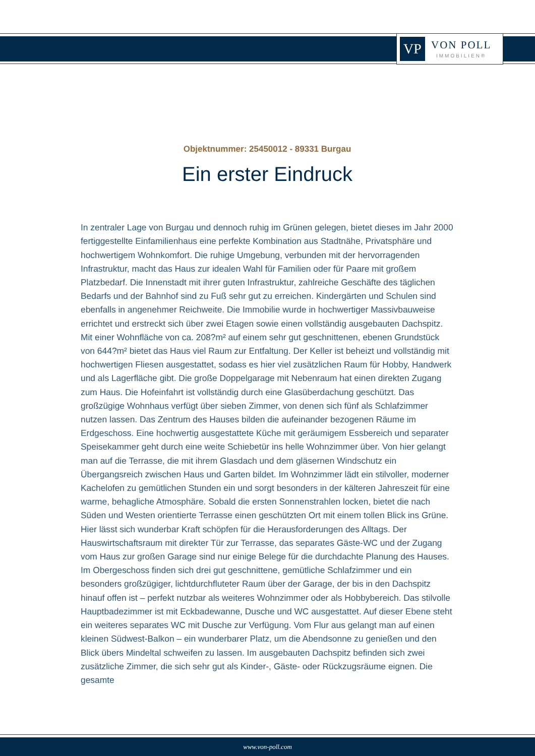VP
VON POLL
IMMOBILIEN®
Objektnummer: 25450012 - 89331 Burgau
Ein erster Eindruck
In zentraler Lage von Burgau und dennoch ruhig im Grünen gelegen, bietet dieses im Jahr 2000 fertiggestellte Einfamilienhaus eine perfekte Kombination aus Stadtnähe, Privatsphäre und hochwertigem Wohnkomfort. Die ruhige Umgebung, verbunden mit der hervorragenden Infrastruktur, macht das Haus zur idealen Wahl für Familien oder für Paare mit großem Platzbedarf. Die Innenstadt mit ihrer guten Infrastruktur, zahlreiche Geschäfte des täglichen Bedarfs und der Bahnhof sind zu Fuß sehr gut zu erreichen. Kindergärten und Schulen sind ebenfalls in angenehmer Reichweite. Die Immobilie wurde in hochwertiger Massivbauweise errichtet und erstreckt sich über zwei Etagen sowie einen vollständig ausgebauten Dachspitz. Mit einer Wohnfläche von ca. 208?m² auf einem sehr gut geschnittenen, ebenen Grundstück von 644?m² bietet das Haus viel Raum zur Entfaltung. Der Keller ist beheizt und vollständig mit hochwertigen Fliesen ausgestattet, sodass es hier viel zusätzlichen Raum für Hobby, Handwerk und als Lagerfläche gibt. Die große Doppelgarage mit Nebenraum hat einen direkten Zugang zum Haus. Die Hofeinfahrt ist vollständig durch eine Glasüberdachung geschützt. Das großzügige Wohnhaus verfügt über sieben Zimmer, von denen sich fünf als Schlafzimmer nutzen lassen. Das Zentrum des Hauses bilden die aufeinander bezogenen Räume im Erdgeschoss. Eine hochwertig ausgestattete Küche mit geräumigem Essbereich und separater Speisekammer geht durch eine weite Schiebetür ins helle Wohnzimmer über. Von hier gelangt man auf die Terrasse, die mit ihrem Glasdach und dem gläsernen Windschutz ein Übergangsreich zwischen Haus und Garten bildet. Im Wohnzimmer lädt ein stilvoller, moderner Kachelofen zu gemütlichen Stunden ein und sorgt besonders in der kälteren Jahreszeit für eine warme, behagliche Atmosphäre. Sobald die ersten Sonnenstrahlen locken, bietet die nach Süden und Westen orientierte Terrasse einen geschützten Ort mit einem tollen Blick ins Grüne. Hier lässt sich wunderbar Kraft schöpfen für die Herausforderungen des Alltags. Der Hauswirtschaftsraum mit direkter Tür zur Terrasse, das separates Gäste-WC und der Zugang vom Haus zur großen Garage sind nur einige Belege für die durchdachte Planung des Hauses. Im Obergeschoss finden sich drei gut geschnittene, gemütliche Schlafzimmer und ein besonders großzügiger, lichtdurchfluteter Raum über der Garage, der bis in den Dachspitz hinauf offen ist – perfekt nutzbar als weiteres Wohnzimmer oder als Hobbybereich. Das stilvolle Hauptbadezimmer ist mit Eckbadewanne, Dusche und WC ausgestattet. Auf dieser Ebene steht ein weiteres separates WC mit Dusche zur Verfügung. Vom Flur aus gelangt man auf einen kleinen Südwest-Balkon – ein wunderbarer Platz, um die Abendsonne zu genießen und den Blick übers Mindeltal schweifen zu lassen. Im ausgebauten Dachspitz befinden sich zwei zusätzliche Zimmer, die sich sehr gut als Kinder-, Gäste- oder Rückzugsräume eignen. Die gesamte
www.von-poll.com